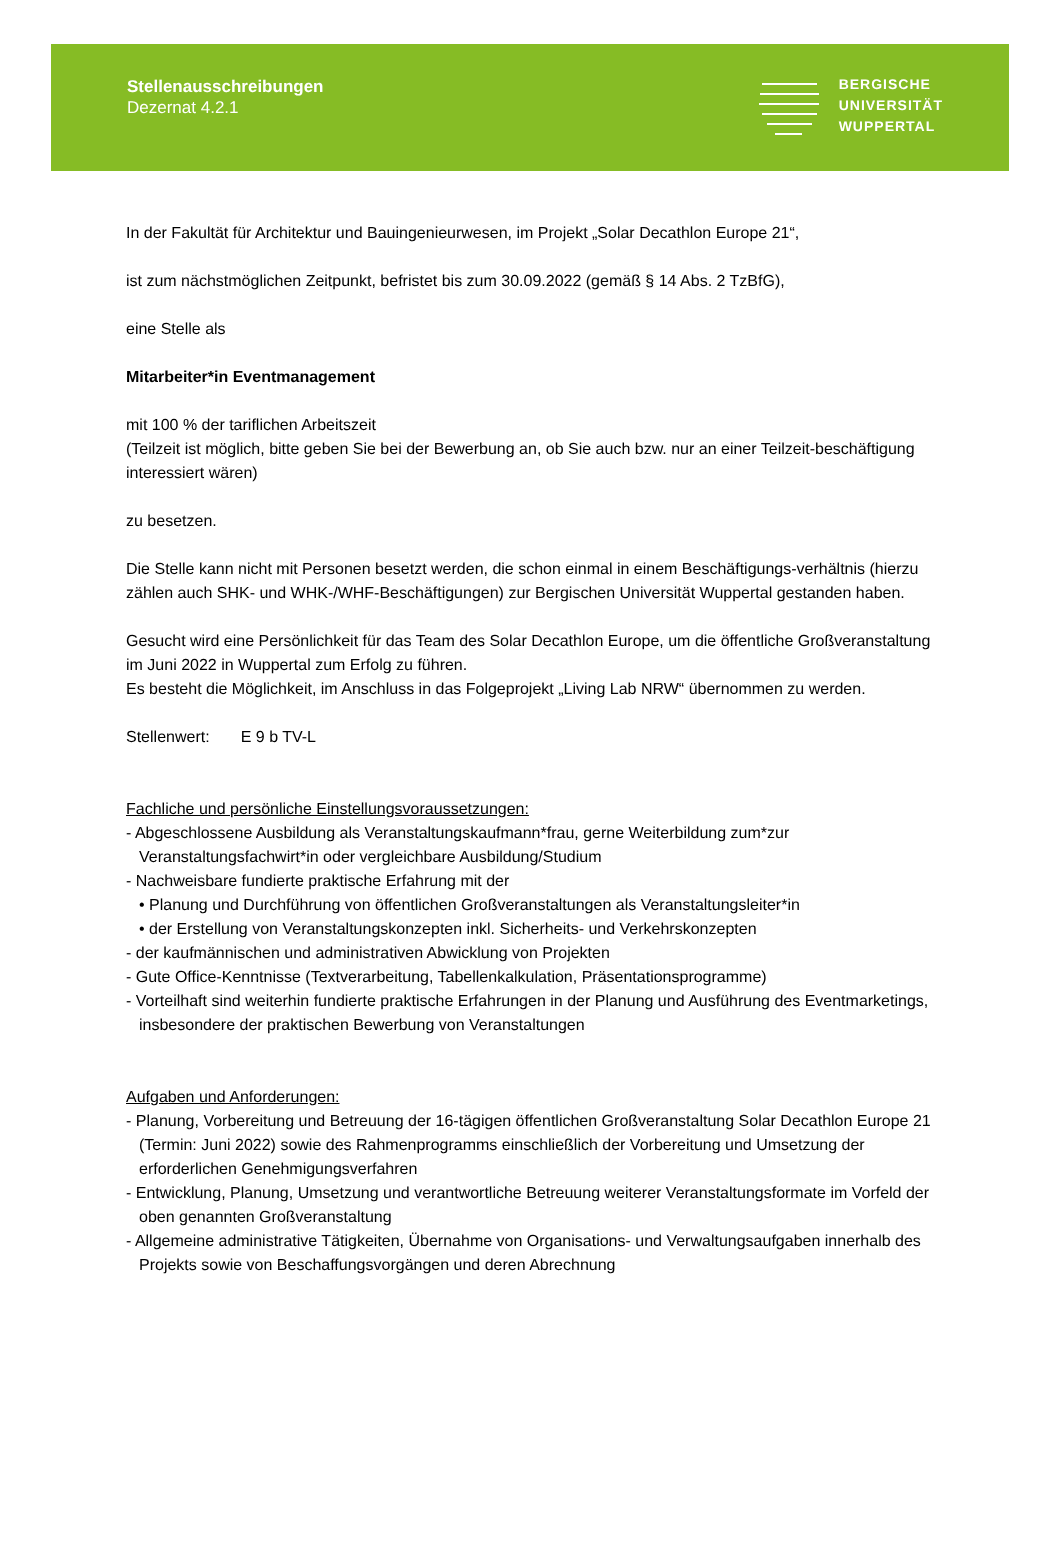Stellenausschreibungen
Dezernat 4.2.1
BERGISCHE
UNIVERSITÄT
WUPPERTAL
In der Fakultät für Architektur und Bauingenieurwesen, im Projekt „Solar Decathlon Europe 21“,
ist zum nächstmöglichen Zeitpunkt, befristet bis zum 30.09.2022 (gemäß § 14 Abs. 2 TzBfG),
eine Stelle als
Mitarbeiter*in Eventmanagement
mit 100 % der tariflichen Arbeitszeit
(Teilzeit ist möglich, bitte geben Sie bei der Bewerbung an, ob Sie auch bzw. nur an einer Teilzeit-beschäftigung interessiert wären)
zu besetzen.
Die Stelle kann nicht mit Personen besetzt werden, die schon einmal in einem Beschäftigungs-verhältnis (hierzu zählen auch SHK- und WHK-/WHF-Beschäftigungen) zur Bergischen Universität Wuppertal gestanden haben.
Gesucht wird eine Persönlichkeit für das Team des Solar Decathlon Europe, um die öffentliche Großveranstaltung im Juni 2022 in Wuppertal zum Erfolg zu führen.
Es besteht die Möglichkeit, im Anschluss in das Folgeprojekt „Living Lab NRW“ übernommen zu werden.
Stellenwert: E 9 b TV-L
Fachliche und persönliche Einstellungsvoraussetzungen:
- Abgeschlossene Ausbildung als Veranstaltungskaufmann*frau, gerne Weiterbildung zum*zur Veranstaltungsfachwirt*in oder vergleichbare Ausbildung/Studium
- Nachweisbare fundierte praktische Erfahrung mit der
• Planung und Durchführung von öffentlichen Großveranstaltungen als Veranstaltungsleiter*in
• der Erstellung von Veranstaltungskonzepten inkl. Sicherheits- und Verkehrskonzepten
- der kaufmännischen und administrativen Abwicklung von Projekten
- Gute Office-Kenntnisse (Textverarbeitung, Tabellenkalkulation, Präsentationsprogramme)
- Vorteilhaft sind weiterhin fundierte praktische Erfahrungen in der Planung und Ausführung des Eventmarketings, insbesondere der praktischen Bewerbung von Veranstaltungen
Aufgaben und Anforderungen:
- Planung, Vorbereitung und Betreuung der 16-tägigen öffentlichen Großveranstaltung Solar Decathlon Europe 21 (Termin: Juni 2022) sowie des Rahmenprogramms einschließlich der Vorbereitung und Umsetzung der erforderlichen Genehmigungsverfahren
- Entwicklung, Planung, Umsetzung und verantwortliche Betreuung weiterer Veranstaltungsformate im Vorfeld der oben genannten Großveranstaltung
- Allgemeine administrative Tätigkeiten, Übernahme von Organisations- und Verwaltungsaufgaben innerhalb des Projekts sowie von Beschaffungsvorgängen und deren Abrechnung